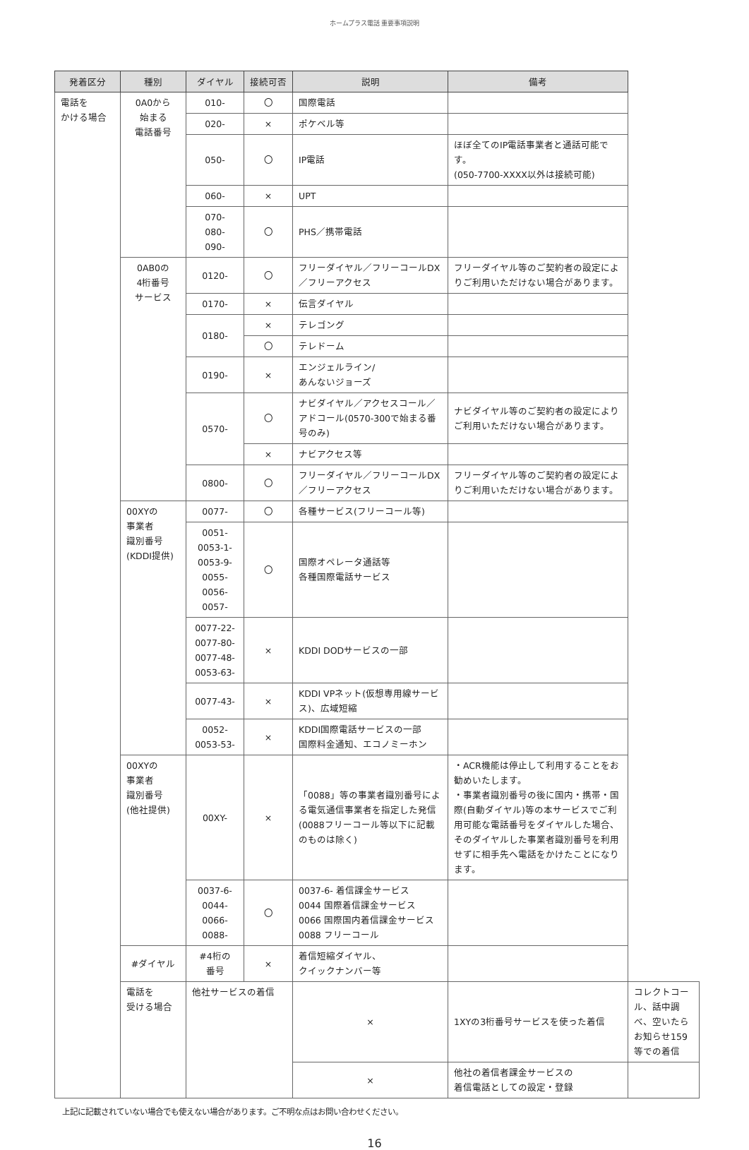ホームプラス電話 重要事項説明
| 発着区分 | 種別 | ダイヤル | 接続可否 | 説明 | 備考 | |
| --- | --- | --- | --- | --- | --- | --- |
| 電話を かける場合 | 0A0から 始まる 電話番号 | 010- | 〇 | 国際電話 | | |
| | | 020- | × | ポケベル等 | | |
| | | 050- | 〇 | IP電話 | ほぼ全てのIP電話事業者と通話可能です。 (050-7700-XXXX以外は接続可能) | |
| | | 060- | × | UPT | | |
| | | 070- 080- 090- | 〇 | PHS／携帯電話 | | |
| | 0AB0の 4桁番号 サービス | 0120- | 〇 | フリーダイヤル／フリーコールDX／フリーアクセス | フリーダイヤル等のご契約者の設定によりご利用いただけない場合があります。 | |
| | | 0170- | × | 伝言ダイヤル | | |
| | | 0180- | × | テレゴング | | |
| | | | 〇 | テレドーム | | |
| | | 0190- | × | エンジェルライン/ あんないジョーズ | | |
| | | 0570- | 〇 | ナビダイヤル／アクセスコール／アドコール(0570-300で始まる番号のみ) | ナビダイヤル等のご契約者の設定によりご利用いただけない場合があります。 | |
| | | | × | ナビアクセス等 | | |
| | | 0800- | 〇 | フリーダイヤル／フリーコールDX／フリーアクセス | フリーダイヤル等のご契約者の設定によりご利用いただけない場合があります。 | |
| | 00XYの 事業者 識別番号 (KDDI提供) | 0077- | 〇 | 各種サービス(フリーコール等) | | |
| | | 0051- 0053-1- 0053-9- 0055- 0056- 0057- | 〇 | 国際オペレータ通話等 各種国際電話サービス | | |
| | | 0077-22- 0077-80- 0077-48- 0053-63- | × | KDDI DODサービスの一部 | | |
| | | 0077-43- | × | KDDI VPネット(仮想専用線サービス)、広域短縮 | | |
| | | 0052- 0053-53- | × | KDDI国際電話サービスの一部 国際料金通知、エコノミーホン | | |
| | 00XYの 事業者 識別番号 (他社提供) | 00XY- | × | 「0088」等の事業者識別番号による電気通信事業者を指定した発信(0088フリーコール等以下に記載のものは除く) | ・ACR機能は停止して利用することをお勧めいたします。 ・事業者識別番号の後に国内・携帯・国際(自動ダイヤル)等の本サービスでご利用可能な電話番号をダイヤルした場合、そのダイヤルした事業者識別番号を利用せずに相手先へ電話をかけたことになります。 | |
| | | 0037-6- 0044- 0066- 0088- | 〇 | 0037-6- 着信課金サービス 0044 国際着信課金サービス 0066 国際国内着信課金サービス 0088 フリーコール | | |
| | #ダイヤル | #4桁の 番号 | × | 着信短縮ダイヤル、 クイックナンバー等 | | |
| | 電話を 受ける場合 | 他社サービスの着信 | | × | 1XYの3桁番号サービスを使った着信 | コレクトコール、話中調べ、空いたらお知らせ159等での着信 |
| | | | | × | 他社の着信者課金サービスの 着信電話としての設定・登録 | |
上記に記載されていない場合でも使えない場合があります。ご不明な点はお問い合わせください。
16